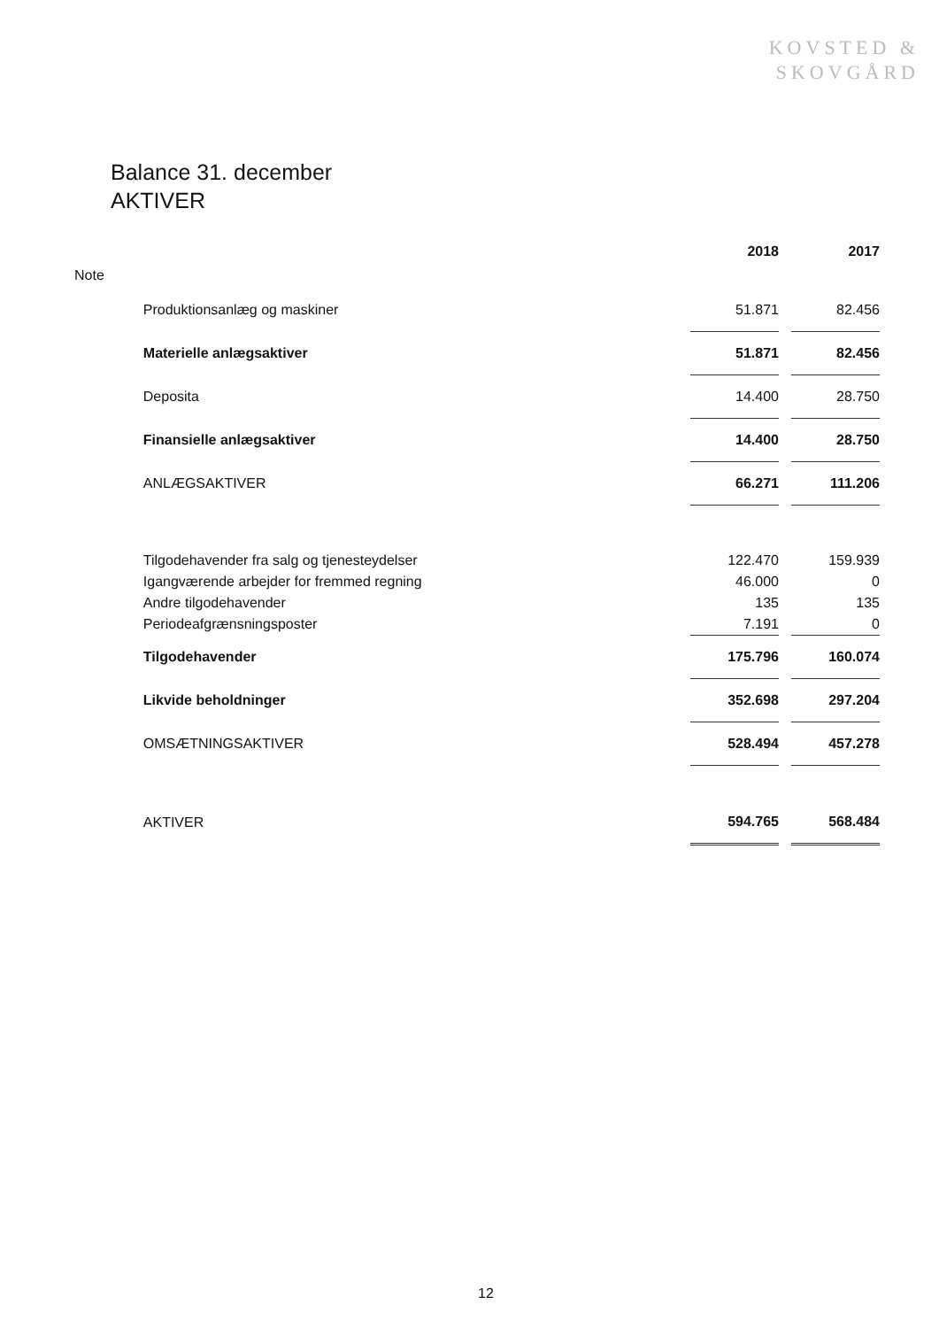KOVSTED &
SKOVGÅRD
Balance 31. december
AKTIVER
| | | 2018 | | 2017 |
| --- | --- | --- | --- | --- |
| Note | | | | |
| | Produktionsanlæg og maskiner | 51.871 | | 82.456 |
| | Materielle anlægsaktiver | 51.871 | | 82.456 |
| | Deposita | 14.400 | | 28.750 |
| | Finansielle anlægsaktiver | 14.400 | | 28.750 |
| | ANLÆGSAKTIVER | 66.271 | | 111.206 |
| | Tilgodehavender fra salg og tjenesteydelser | 122.470 | | 159.939 |
| | Igangværende arbejder for fremmed regning | 46.000 | | 0 |
| | Andre tilgodehavender | 135 | | 135 |
| | Periodeafgrænsningsposter | 7.191 | | 0 |
| | Tilgodehavender | 175.796 | | 160.074 |
| | Likvide beholdninger | 352.698 | | 297.204 |
| | OMSÆTNINGSAKTIVER | 528.494 | | 457.278 |
| | AKTIVER | 594.765 | | 568.484 |
12